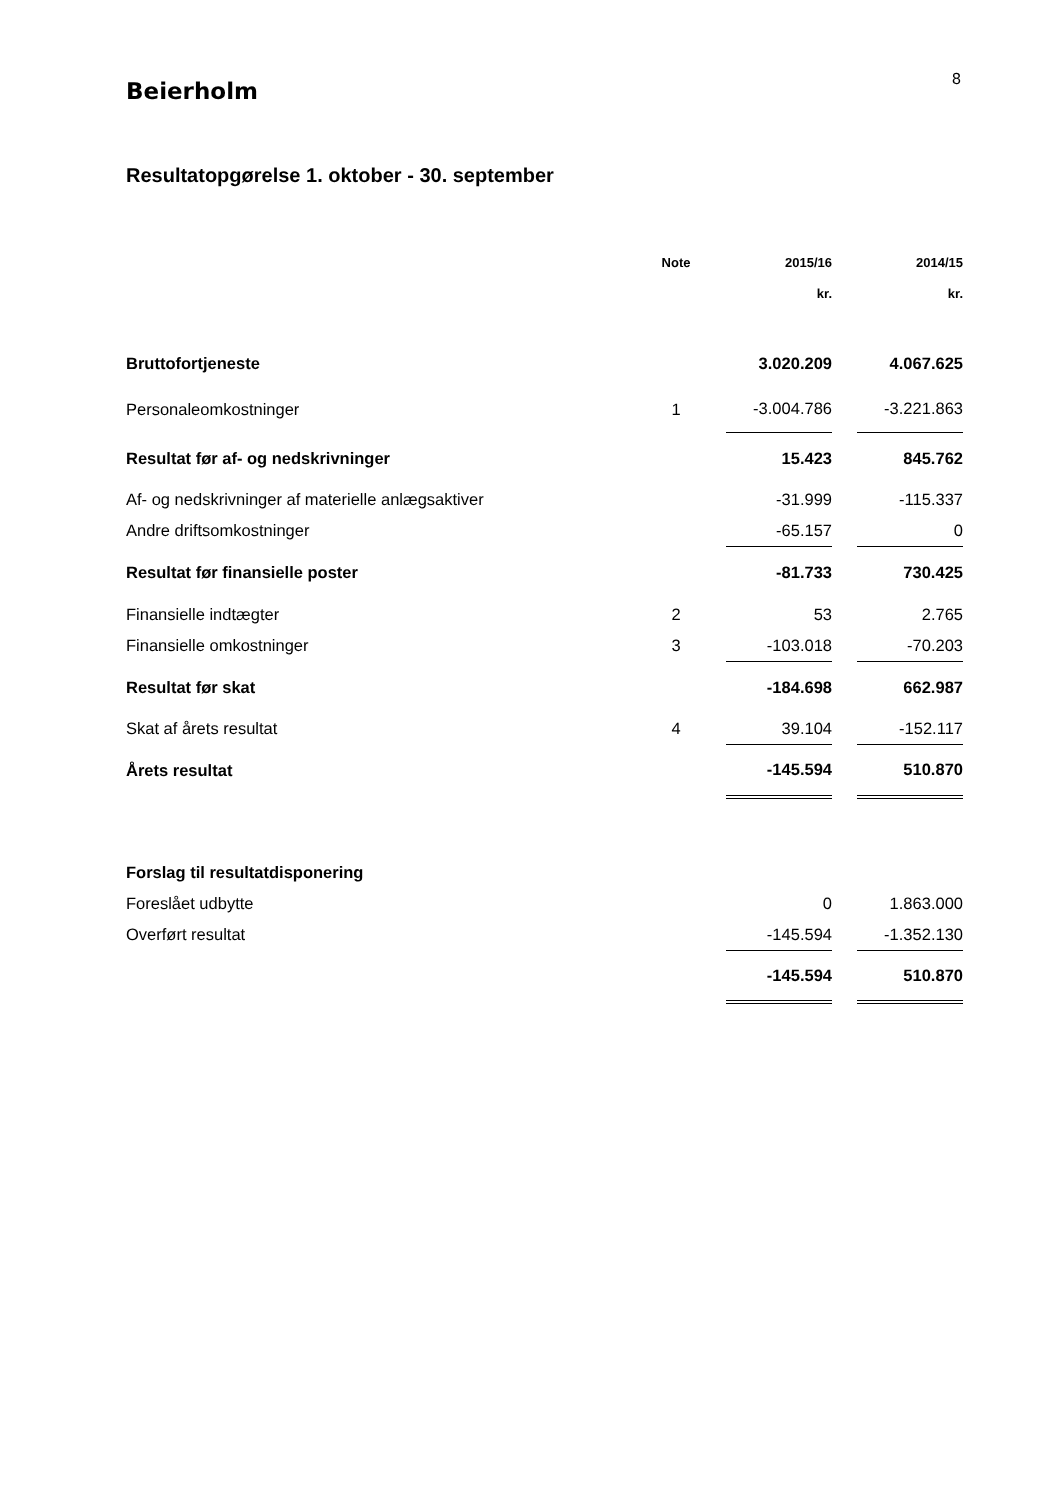Beierholm
8
Resultatopgørelse 1. oktober - 30. september
| | Note | 2015/16 | | 2014/15 |
| | | kr. | | kr. |
| Bruttofortjeneste | | 3.020.209 | | 4.067.625 |
| Personaleomkostninger | 1 | -3.004.786 | | -3.221.863 |
| Resultat før af- og nedskrivninger | | 15.423 | | 845.762 |
| Af- og nedskrivninger af materielle anlægsaktiver | | -31.999 | | -115.337 |
| Andre driftsomkostninger | | -65.157 | | 0 |
| Resultat før finansielle poster | | -81.733 | | 730.425 |
| Finansielle indtægter | 2 | 53 | | 2.765 |
| Finansielle omkostninger | 3 | -103.018 | | -70.203 |
| Resultat før skat | | -184.698 | | 662.987 |
| Skat af årets resultat | 4 | 39.104 | | -152.117 |
| Årets resultat | | -145.594 | | 510.870 |
| Forslag til resultatdisponering | | | | |
| Foreslået udbytte | | 0 | | 1.863.000 |
| Overført resultat | | -145.594 | | -1.352.130 |
| | | -145.594 | | 510.870 |